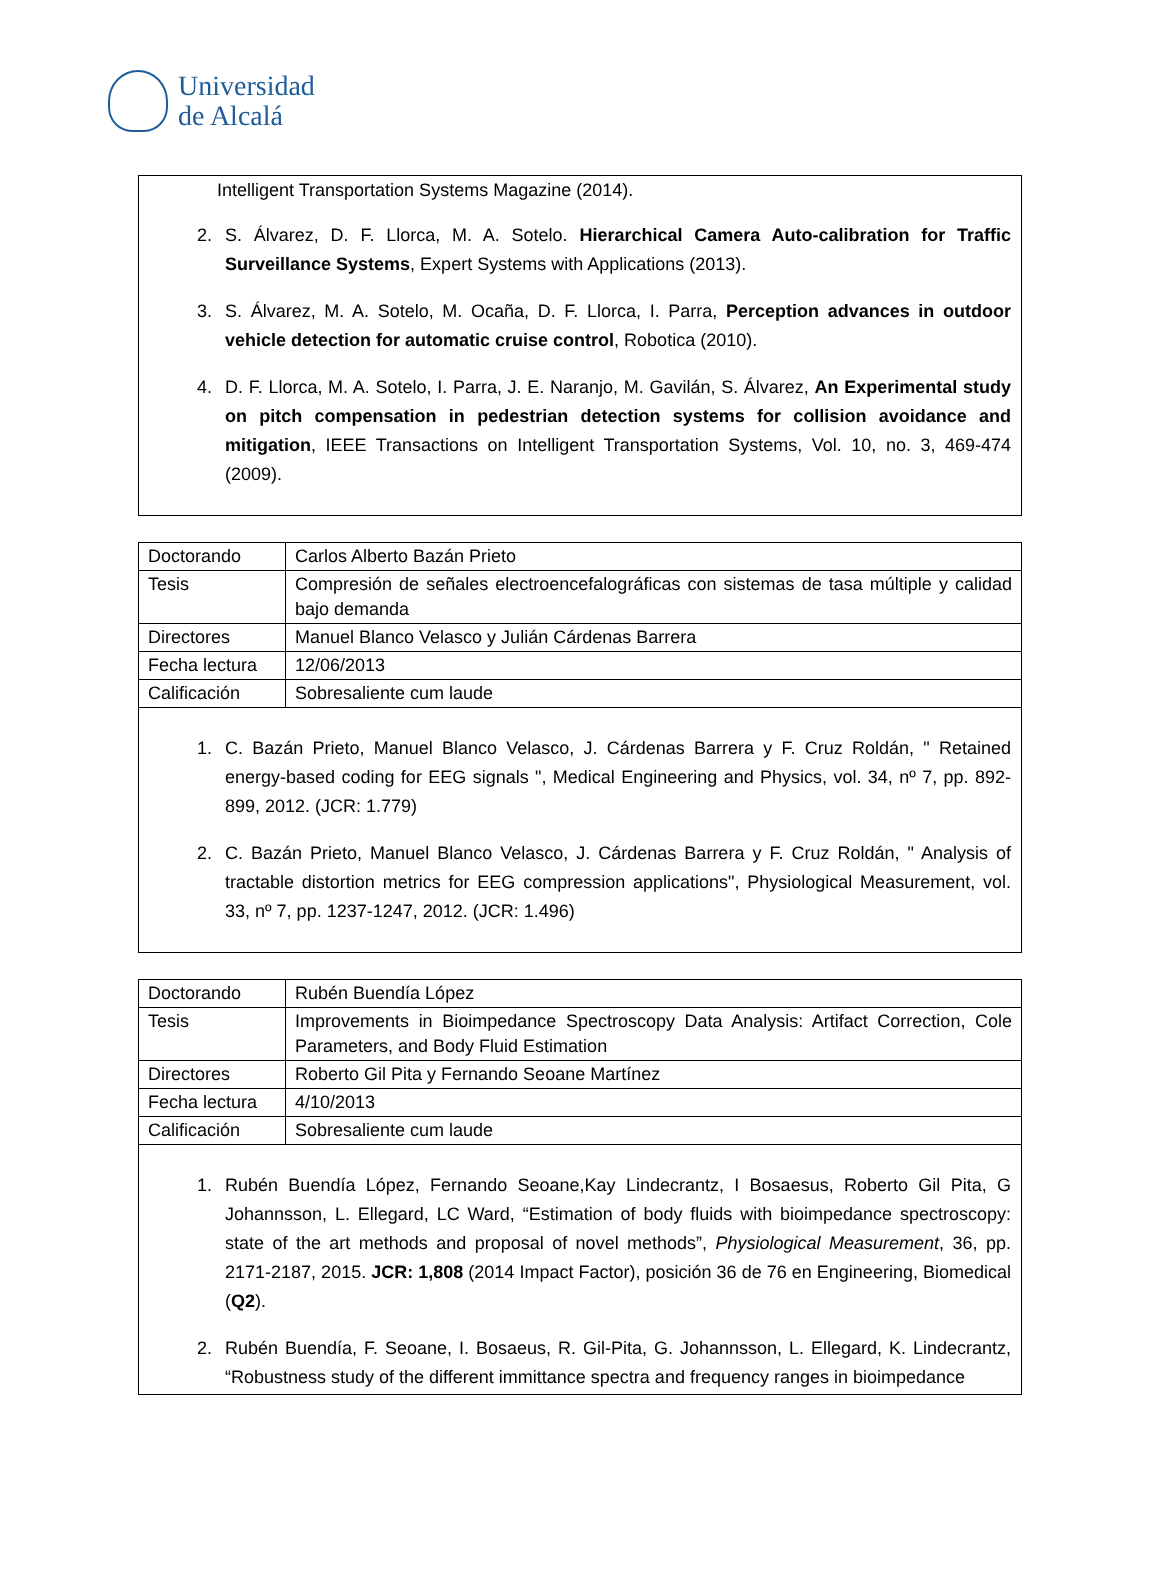Universidad
de Alcalá
Intelligent Transportation Systems Magazine (2014).
2. S. Álvarez, D. F. Llorca, M. A. Sotelo. Hierarchical Camera Auto-calibration for Traffic Surveillance Systems, Expert Systems with Applications (2013).
3. S. Álvarez, M. A. Sotelo, M. Ocaña, D. F. Llorca, I. Parra, Perception advances in outdoor vehicle detection for automatic cruise control, Robotica (2010).
4. D. F. Llorca, M. A. Sotelo, I. Parra, J. E. Naranjo, M. Gavilán, S. Álvarez, An Experimental study on pitch compensation in pedestrian detection systems for collision avoidance and mitigation, IEEE Transactions on Intelligent Transportation Systems, Vol. 10, no. 3, 469-474 (2009).
| Doctorando | Carlos Alberto Bazán Prieto |
| Tesis | Compresión de señales electroencefalográficas con sistemas de tasa múltiple y calidad bajo demanda |
| Directores | Manuel Blanco Velasco y Julián Cárdenas Barrera |
| Fecha lectura | 12/06/2013 |
| Calificación | Sobresaliente cum laude |
1. C. Bazán Prieto, Manuel Blanco Velasco, J. Cárdenas Barrera y F. Cruz Roldán, " Retained energy-based coding for EEG signals ", Medical Engineering and Physics, vol. 34, nº 7, pp. 892-899, 2012. (JCR: 1.779)
2. C. Bazán Prieto, Manuel Blanco Velasco, J. Cárdenas Barrera y F. Cruz Roldán, " Analysis of tractable distortion metrics for EEG compression applications", Physiological Measurement, vol. 33, nº 7, pp. 1237-1247, 2012. (JCR: 1.496)
| Doctorando | Rubén Buendía López |
| Tesis | Improvements in Bioimpedance Spectroscopy Data Analysis: Artifact Correction, Cole Parameters, and Body Fluid Estimation |
| Directores | Roberto Gil Pita y Fernando Seoane Martínez |
| Fecha lectura | 4/10/2013 |
| Calificación | Sobresaliente cum laude |
1. Rubén Buendía López, Fernando Seoane,Kay Lindecrantz, I Bosaesus, Roberto Gil Pita, G Johannsson, L. Ellegard, LC Ward, “Estimation of body fluids with bioimpedance spectroscopy: state of the art methods and proposal of novel methods”, Physiological Measurement, 36, pp. 2171-2187, 2015. JCR: 1,808 (2014 Impact Factor), posición 36 de 76 en Engineering, Biomedical (Q2).
2. Rubén Buendía, F. Seoane, I. Bosaeus, R. Gil-Pita, G. Johannsson, L. Ellegard, K. Lindecrantz, “Robustness study of the different immittance spectra and frequency ranges in bioimpedance